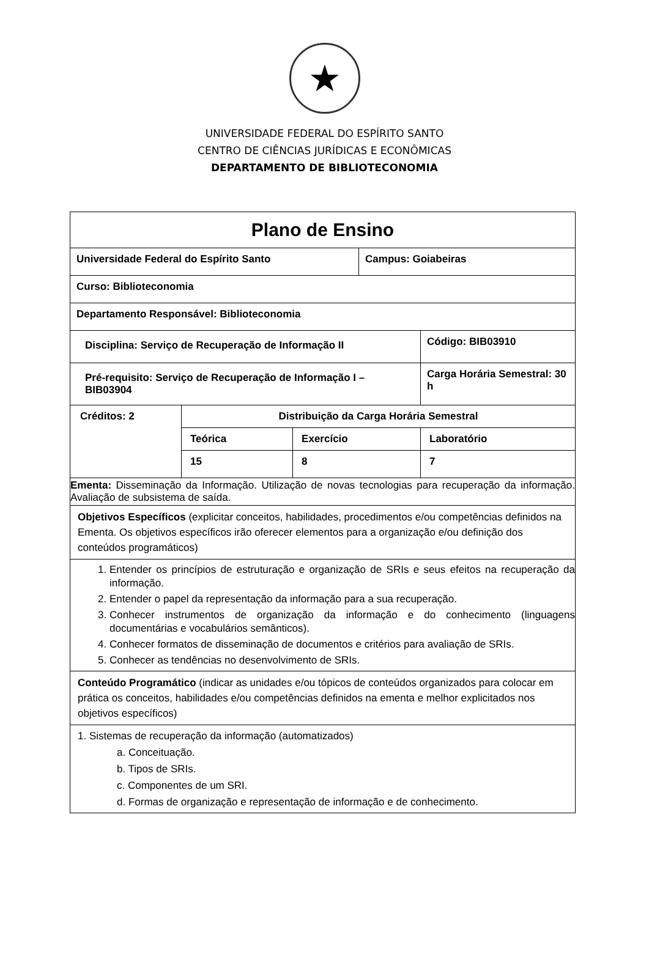★
UNIVERSIDADE FEDERAL DO ESPÍRITO SANTO
CENTRO DE CIÊNCIAS JURÍDICAS E ECONÔMICAS
DEPARTAMENTO DE BIBLIOTECONOMIA
| Plano de Ensino | | | | | |
| Universidade Federal do Espírito Santo | | | Campus: Goiabeiras | | |
| Curso: Biblioteconomia | | | | | |
| Departamento Responsável: Biblioteconomia | | | | | |
| Disciplina: Serviço de Recuperação de Informação II | | | | | Código: BIB03910 |
| Pré-requisito: Serviço de Recuperação de Informação I – BIB03904 | | | | | Carga Horária Semestral: 30 h |
| Créditos: 2 | Distribuição da Carga Horária Semestral | | | | |
| | Teórica | Exercício | | Laboratório | |
| | 15 | 8 | | 7 | |
| Ementa: Disseminação da Informação. Utilização de novas tecnologias para recuperação da informação. Avaliação de subsistema de saída. | | | | | |
| Objetivos Específicos (explicitar conceitos, habilidades, procedimentos e/ou competências definidos na Ementa. Os objetivos específicos irão oferecer elementos para a organização e/ou definição dos conteúdos programáticos) | | | | | |
| 1. Entender os princípios de estruturação e organização de SRIs e seus efeitos na recuperação da informação. 2. Entender o papel da representação da informação para a sua recuperação. 3. Conhecer instrumentos de organização da informação e do conhecimento (linguagens documentárias e vocabulários semânticos). 4. Conhecer formatos de disseminação de documentos e critérios para avaliação de SRIs. 5. Conhecer as tendências no desenvolvimento de SRIs. | | | | | |
| Conteúdo Programático (indicar as unidades e/ou tópicos de conteúdos organizados para colocar em prática os conceitos, habilidades e/ou competências definidos na ementa e melhor explicitados nos objetivos específicos) | | | | | |
| 1. Sistemas de recuperação da informação (automatizados) a. Conceituação. b. Tipos de SRIs. c. Componentes de um SRI. d. Formas de organização e representação de informação e de conhecimento. | | | | | |